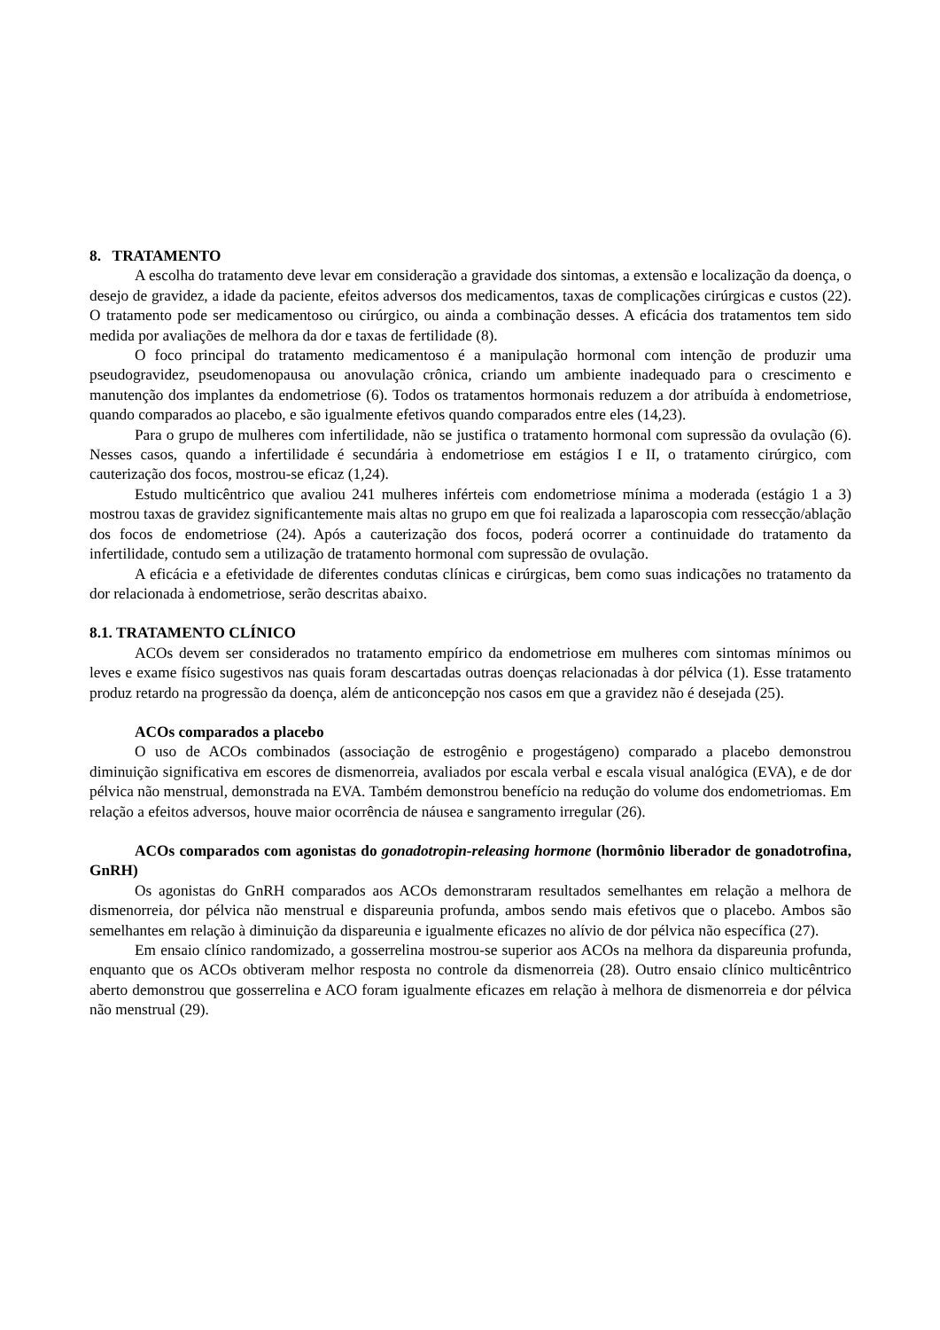8. TRATAMENTO
A escolha do tratamento deve levar em consideração a gravidade dos sintomas, a extensão e localização da doença, o desejo de gravidez, a idade da paciente, efeitos adversos dos medicamentos, taxas de complicações cirúrgicas e custos (22). O tratamento pode ser medicamentoso ou cirúrgico, ou ainda a combinação desses. A eficácia dos tratamentos tem sido medida por avaliações de melhora da dor e taxas de fertilidade (8).
O foco principal do tratamento medicamentoso é a manipulação hormonal com intenção de produzir uma pseudogravidez, pseudomenopausa ou anovulação crônica, criando um ambiente inadequado para o crescimento e manutenção dos implantes da endometriose (6). Todos os tratamentos hormonais reduzem a dor atribuída à endometriose, quando comparados ao placebo, e são igualmente efetivos quando comparados entre eles (14,23).
Para o grupo de mulheres com infertilidade, não se justifica o tratamento hormonal com supressão da ovulação (6). Nesses casos, quando a infertilidade é secundária à endometriose em estágios I e II, o tratamento cirúrgico, com cauterização dos focos, mostrou-se eficaz (1,24).
Estudo multicêntrico que avaliou 241 mulheres inférteis com endometriose mínima a moderada (estágio 1 a 3) mostrou taxas de gravidez significantemente mais altas no grupo em que foi realizada a laparoscopia com ressecção/ablação dos focos de endometriose (24). Após a cauterização dos focos, poderá ocorrer a continuidade do tratamento da infertilidade, contudo sem a utilização de tratamento hormonal com supressão de ovulação.
A eficácia e a efetividade de diferentes condutas clínicas e cirúrgicas, bem como suas indicações no tratamento da dor relacionada à endometriose, serão descritas abaixo.
8.1. TRATAMENTO CLÍNICO
ACOs devem ser considerados no tratamento empírico da endometriose em mulheres com sintomas mínimos ou leves e exame físico sugestivos nas quais foram descartadas outras doenças relacionadas à dor pélvica (1). Esse tratamento produz retardo na progressão da doença, além de anticoncepção nos casos em que a gravidez não é desejada (25).
ACOs comparados a placebo
O uso de ACOs combinados (associação de estrogênio e progestágeno) comparado a placebo demonstrou diminuição significativa em escores de dismenorreia, avaliados por escala verbal e escala visual analógica (EVA), e de dor pélvica não menstrual, demonstrada na EVA. Também demonstrou benefício na redução do volume dos endometriomas. Em relação a efeitos adversos, houve maior ocorrência de náusea e sangramento irregular (26).
ACOs comparados com agonistas do gonadotropin-releasing hormone (hormônio liberador de gonadotrofina, GnRH)
Os agonistas do GnRH comparados aos ACOs demonstraram resultados semelhantes em relação a melhora de dismenorreia, dor pélvica não menstrual e dispareunia profunda, ambos sendo mais efetivos que o placebo. Ambos são semelhantes em relação à diminuição da dispareunia e igualmente eficazes no alívio de dor pélvica não específica (27).
Em ensaio clínico randomizado, a gosserrelina mostrou-se superior aos ACOs na melhora da dispareunia profunda, enquanto que os ACOs obtiveram melhor resposta no controle da dismenorreia (28). Outro ensaio clínico multicêntrico aberto demonstrou que gosserrelina e ACO foram igualmente eficazes em relação à melhora de dismenorreia e dor pélvica não menstrual (29).